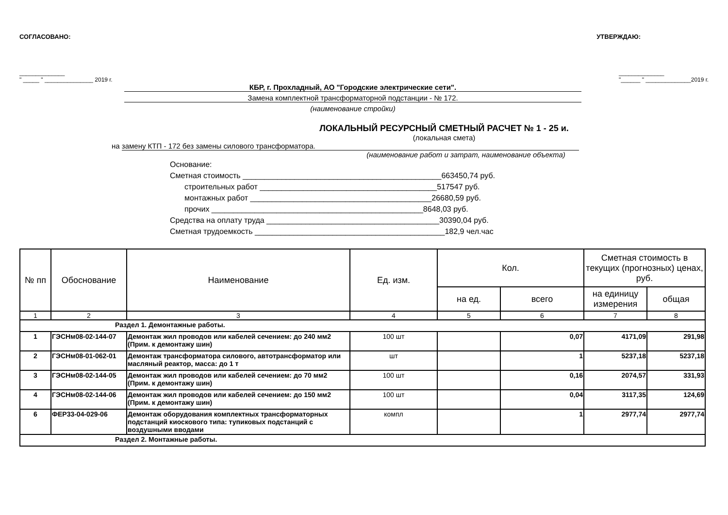СОГЛАСОВАНО: УТВЕРЖДАЮ:
______________
" _____ " _______________ 2019 г. ______________
"______ " ______________2019 г.
КБР, г. Прохладный, АО "Городские электрические сети".
Замена комплектной трансформаторной подстанции - № 172.
(наименование стройки)
ЛОКАЛЬНЫЙ РЕСУРСНЫЙ СМЕТНЫЙ РАСЧЕТ № 1 - 25 и.
(локальная смета)
на замену КТП - 172 без замены силового трансформатора.
(наименование работ и затрат, наименование объекта)
Основание:
Сметная стоимость ______________________________________________663450,74 руб.
строительных работ _________________________________________517547 руб.
монтажных работ __________________________________________26680,59 руб.
прочих _________________________________________________8648,03 руб.
Средства на оплату труда ________________________________________30390,04 руб.
Сметная трудоемкость ____________________________________________182,9 чел.час
| № пп | Обоснование | Наименование | Ед. изм. | Кол. | | Сметная стоимость в текущих (прогнозных) ценах, руб. | |
| --- | --- | --- | --- | --- | --- | --- | --- |
| | | | | на ед. | всего | на единицу измерения | общая |
| 1 | 2 | 3 | 4 | 5 | 6 | 7 | 8 |
| Раздел 1. Демонтажные работы. | | | | | | | |
| 1 | ГЭСНм08-02-144-07 | Демонтаж жил проводов или кабелей сечением: до 240 мм2 (Прим. к демонтажу шин) | 100 шт | | 0,07 | 4171,09 | 291,98 |
| 2 | ГЭСНм08-01-062-01 | Демонтаж трансформатора силового, автотрансформатор или масляный реактор, масса: до 1 т | шт | | 1 | 5237,18 | 5237,18 |
| 3 | ГЭСНм08-02-144-05 | Демонтаж жил проводов или кабелей сечением: до 70 мм2 (Прим. к демонтажу шин) | 100 шт | | 0,16 | 2074,57 | 331,93 |
| 4 | ГЭСНм08-02-144-06 | Демонтаж жил проводов или кабелей сечением: до 150 мм2 (Прим. к демонтажу шин) | 100 шт | | 0,04 | 3117,35 | 124,69 |
| 6 | ФЕР33-04-029-06 | Демонтаж оборудования комплектных трансформаторных подстанций киоскового типа: тупиковых подстанций с воздушными вводами | компл | | 1 | 2977,74 | 2977,74 |
| Раздел 2. Монтажные работы. | | | | | | | |